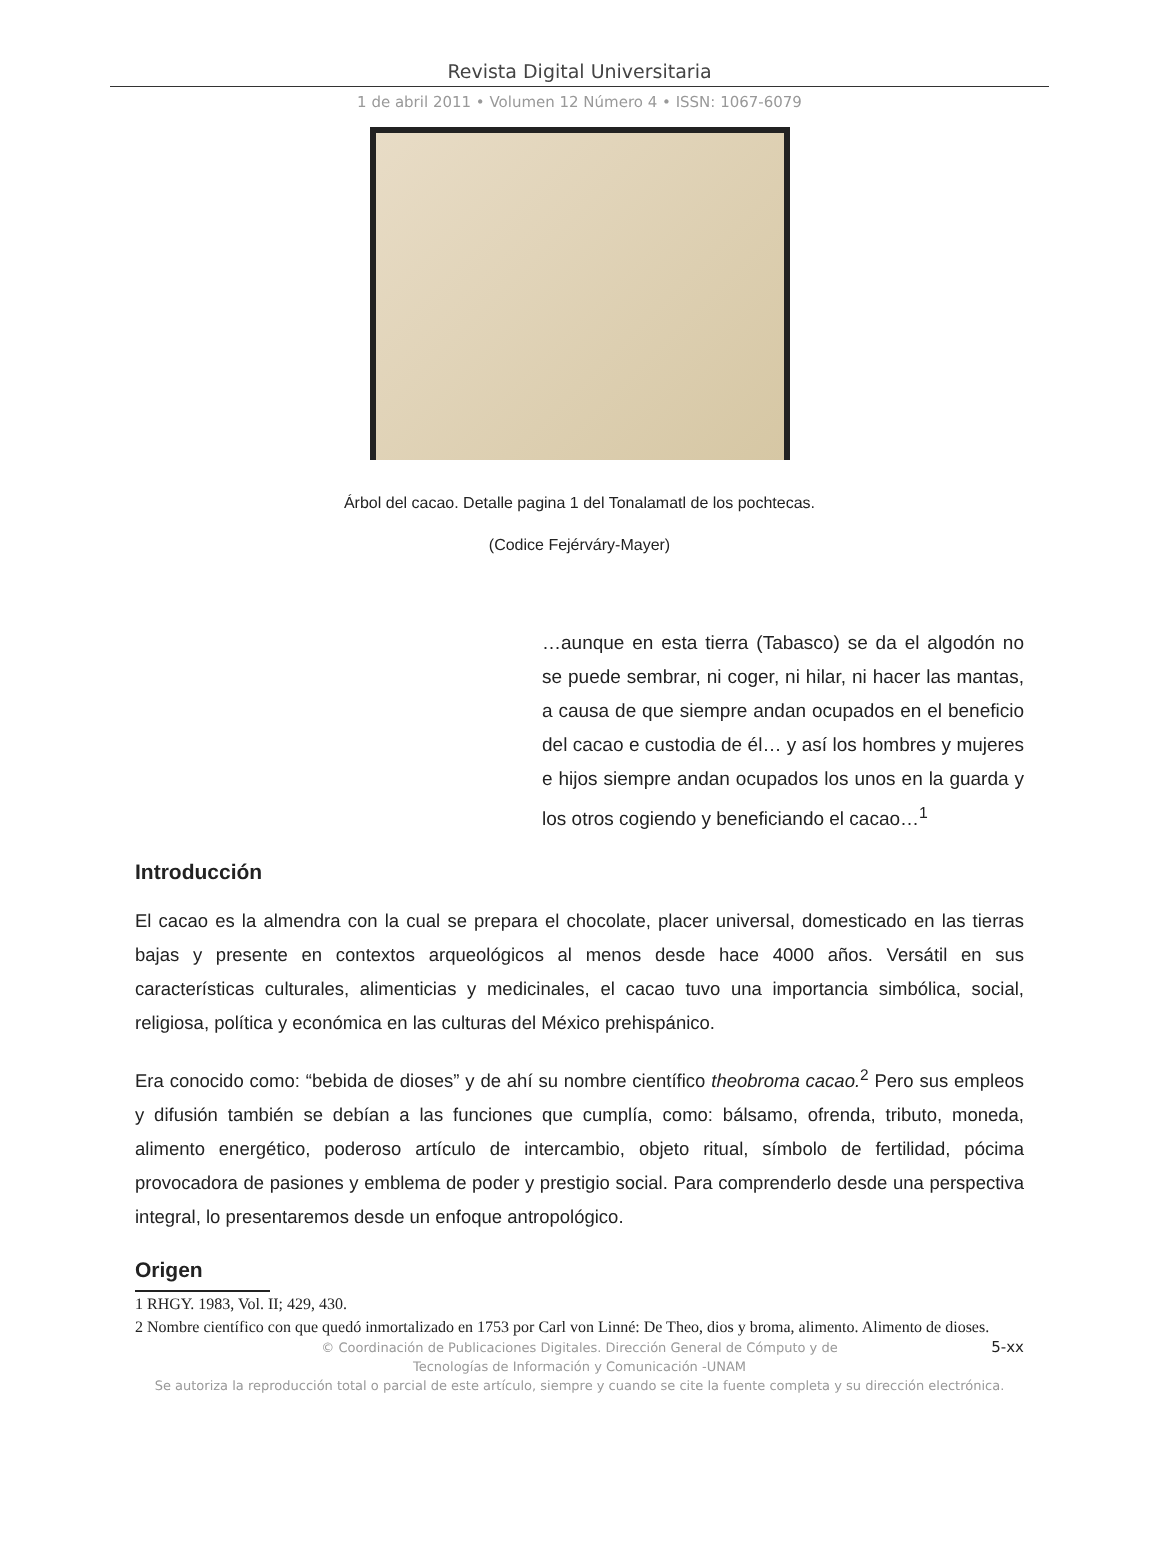Revista Digital Universitaria
1 de abril 2011 • Volumen 12 Número 4 • ISSN: 1067-6079
Árbol del cacao. Detalle pagina 1 del Tonalamatl de los pochtecas.
(Codice Fejérváry-Mayer)
…aunque en esta tierra (Tabasco) se da el algodón no se puede sembrar, ni coger, ni hilar, ni hacer las mantas, a causa de que siempre andan ocupados en el beneficio del cacao e custodia de él… y así los hombres y mujeres e hijos siempre andan ocupados los unos en la guarda y los otros cogiendo y beneficiando el cacao…<sup>1</sup>
Introducción
El cacao es la almendra con la cual se prepara el chocolate, placer universal, domesticado en las tierras bajas y presente en contextos arqueológicos al menos desde hace 4000 años. Versátil en sus características culturales, alimenticias y medicinales, el cacao tuvo una importancia simbólica, social, religiosa, política y económica en las culturas del México prehispánico.
Era conocido como: “bebida de dioses” y de ahí su nombre científico theobroma cacao.<sup>2</sup> Pero sus empleos y difusión también se debían a las funciones que cumplía, como: bálsamo, ofrenda, tributo, moneda, alimento energético, poderoso artículo de intercambio, objeto ritual, símbolo de fertilidad, pócima provocadora de pasiones y emblema de poder y prestigio social. Para comprenderlo desde una perspectiva integral, lo presentaremos desde un enfoque antropológico.
Origen
1 RHGY. 1983, Vol. II; 429, 430.
2 Nombre científico con que quedó inmortalizado en 1753 por Carl von Linné: De Theo, dios y broma, alimento. Alimento de dioses.
5-xx © Coordinación de Publicaciones Digitales. Dirección General de Cómputo y de
Tecnologías de Información y Comunicación -UNAM
Se autoriza la reproducción total o parcial de este artículo, siempre y cuando se cite la fuente completa y su dirección electrónica.